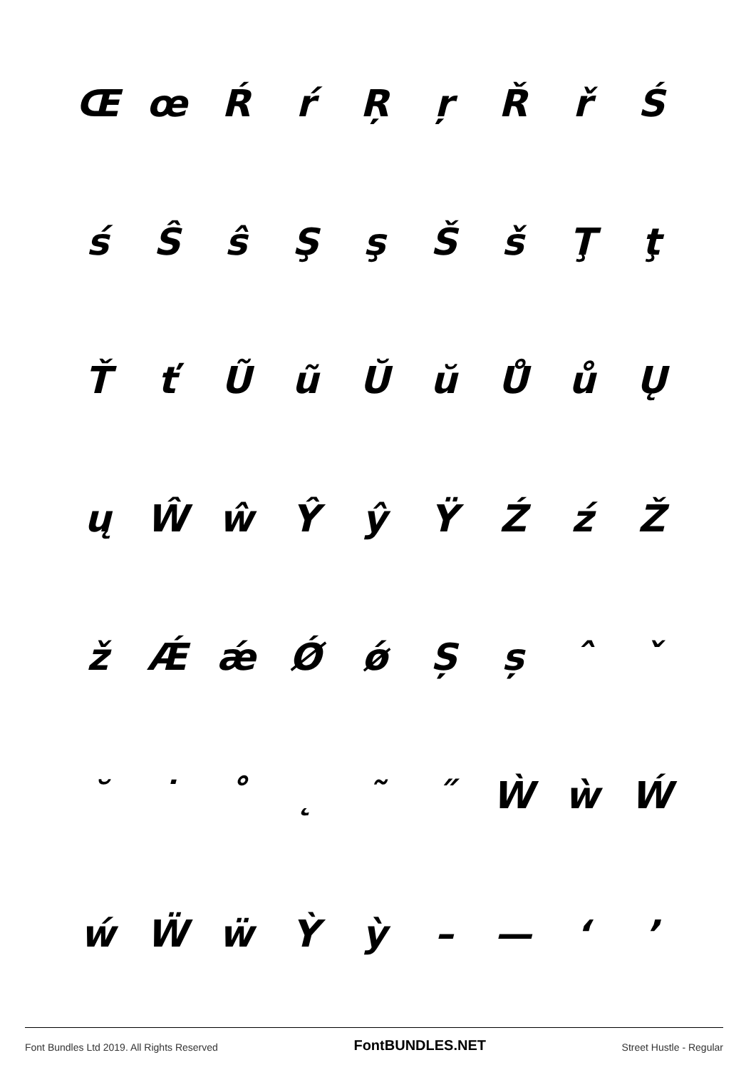ŒœŔŕŖŗŘřŚ
śŜŝŞşŠšŢţ
ŤťŨũŬŭŮůŲ
ųŴŵŶŷŸŹźŽ
žǼǽǾǿȘșˆˇ
˘ ˙ ˚ ˛ ˜ ˝ ẀẁẂ
ẃẄẅỲỳ – — ‘’
Font Bundles Ltd 2019. All Rights Reserved FontBUNDLES.NET Street Hustle - Regular